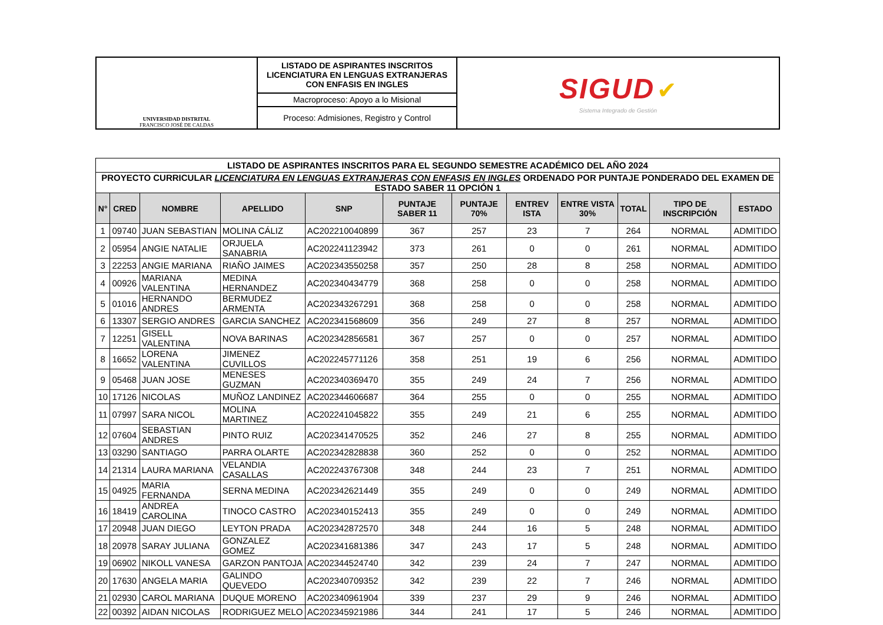| UNIVERSIDAD DISTRITAL FRANCISCO JOSÉ DE CALDAS | LISTADO DE ASPIRANTES INSCRITOS LICENCIATURA EN LENGUAS EXTRANJERAS CON ENFASIS EN INGLES | SIGUD ✔ Sistema Integrado de Gestión |
| | Macroproceso: Apoyo a lo Misional | |
| | Proceso: Admisiones, Registro y Control | |
| LISTADO DE ASPIRANTES INSCRITOS PARA EL SEGUNDO SEMESTRE ACADÉMICO DEL AÑO 2024 | | | | | | | | | | | |
| PROYECTO CURRICULAR LICENCIATURA EN LENGUAS EXTRANJERAS CON ENFASIS EN INGLES ORDENADO POR PUNTAJE PONDERADO DEL EXAMEN DE ESTADO SABER 11 OPCIÓN 1 | | | | | | | | | | | |
| N° | CRED | NOMBRE | APELLIDO | SNP | PUNTAJE SABER 11 | PUNTAJE 70% | ENTREV ISTA | ENTRE VISTA 30% | TOTAL | TIPO DE INSCRIPCIÓN | ESTADO |
| 1 | 09740 | JUAN SEBASTIAN | MOLINA CÁLIZ | AC202210040899 | 367 | 257 | 23 | 7 | 264 | NORMAL | ADMITIDO |
| 2 | 05954 | ANGIE NATALIE | ORJUELA SANABRIA | AC202241123942 | 373 | 261 | 0 | 0 | 261 | NORMAL | ADMITIDO |
| 3 | 22253 | ANGIE MARIANA | RIAÑO JAIMES | AC202343550258 | 357 | 250 | 28 | 8 | 258 | NORMAL | ADMITIDO |
| 4 | 00926 | MARIANA VALENTINA | MEDINA HERNANDEZ | AC202340434779 | 368 | 258 | 0 | 0 | 258 | NORMAL | ADMITIDO |
| 5 | 01016 | HERNANDO ANDRES | BERMUDEZ ARMENTA | AC202343267291 | 368 | 258 | 0 | 0 | 258 | NORMAL | ADMITIDO |
| 6 | 13307 | SERGIO ANDRES | GARCIA SANCHEZ | AC202341568609 | 356 | 249 | 27 | 8 | 257 | NORMAL | ADMITIDO |
| 7 | 12251 | GISELL VALENTINA | NOVA BARINAS | AC202342856581 | 367 | 257 | 0 | 0 | 257 | NORMAL | ADMITIDO |
| 8 | 16652 | LORENA VALENTINA | JIMENEZ CUVILLOS | AC202245771126 | 358 | 251 | 19 | 6 | 256 | NORMAL | ADMITIDO |
| 9 | 05468 | JUAN JOSE | MENESES GUZMAN | AC202340369470 | 355 | 249 | 24 | 7 | 256 | NORMAL | ADMITIDO |
| 10 | 17126 | NICOLAS | MUÑOZ LANDINEZ | AC202344606687 | 364 | 255 | 0 | 0 | 255 | NORMAL | ADMITIDO |
| 11 | 07997 | SARA NICOL | MOLINA MARTINEZ | AC202241045822 | 355 | 249 | 21 | 6 | 255 | NORMAL | ADMITIDO |
| 12 | 07604 | SEBASTIAN ANDRES | PINTO RUIZ | AC202341470525 | 352 | 246 | 27 | 8 | 255 | NORMAL | ADMITIDO |
| 13 | 03290 | SANTIAGO | PARRA OLARTE | AC202342828838 | 360 | 252 | 0 | 0 | 252 | NORMAL | ADMITIDO |
| 14 | 21314 | LAURA MARIANA | VELANDIA CASALLAS | AC202243767308 | 348 | 244 | 23 | 7 | 251 | NORMAL | ADMITIDO |
| 15 | 04925 | MARIA FERNANDA | SERNA MEDINA | AC202342621449 | 355 | 249 | 0 | 0 | 249 | NORMAL | ADMITIDO |
| 16 | 18419 | ANDREA CAROLINA | TINOCO CASTRO | AC202340152413 | 355 | 249 | 0 | 0 | 249 | NORMAL | ADMITIDO |
| 17 | 20948 | JUAN DIEGO | LEYTON PRADA | AC202342872570 | 348 | 244 | 16 | 5 | 248 | NORMAL | ADMITIDO |
| 18 | 20978 | SARAY JULIANA | GONZALEZ GOMEZ | AC202341681386 | 347 | 243 | 17 | 5 | 248 | NORMAL | ADMITIDO |
| 19 | 06902 | NIKOLL VANESA | GARZON PANTOJA | AC202344524740 | 342 | 239 | 24 | 7 | 247 | NORMAL | ADMITIDO |
| 20 | 17630 | ANGELA MARIA | GALINDO QUEVEDO | AC202340709352 | 342 | 239 | 22 | 7 | 246 | NORMAL | ADMITIDO |
| 21 | 02930 | CAROL MARIANA | DUQUE MORENO | AC202340961904 | 339 | 237 | 29 | 9 | 246 | NORMAL | ADMITIDO |
| 22 | 00392 | AIDAN NICOLAS | RODRIGUEZ MELO | AC202345921986 | 344 | 241 | 17 | 5 | 246 | NORMAL | ADMITIDO |